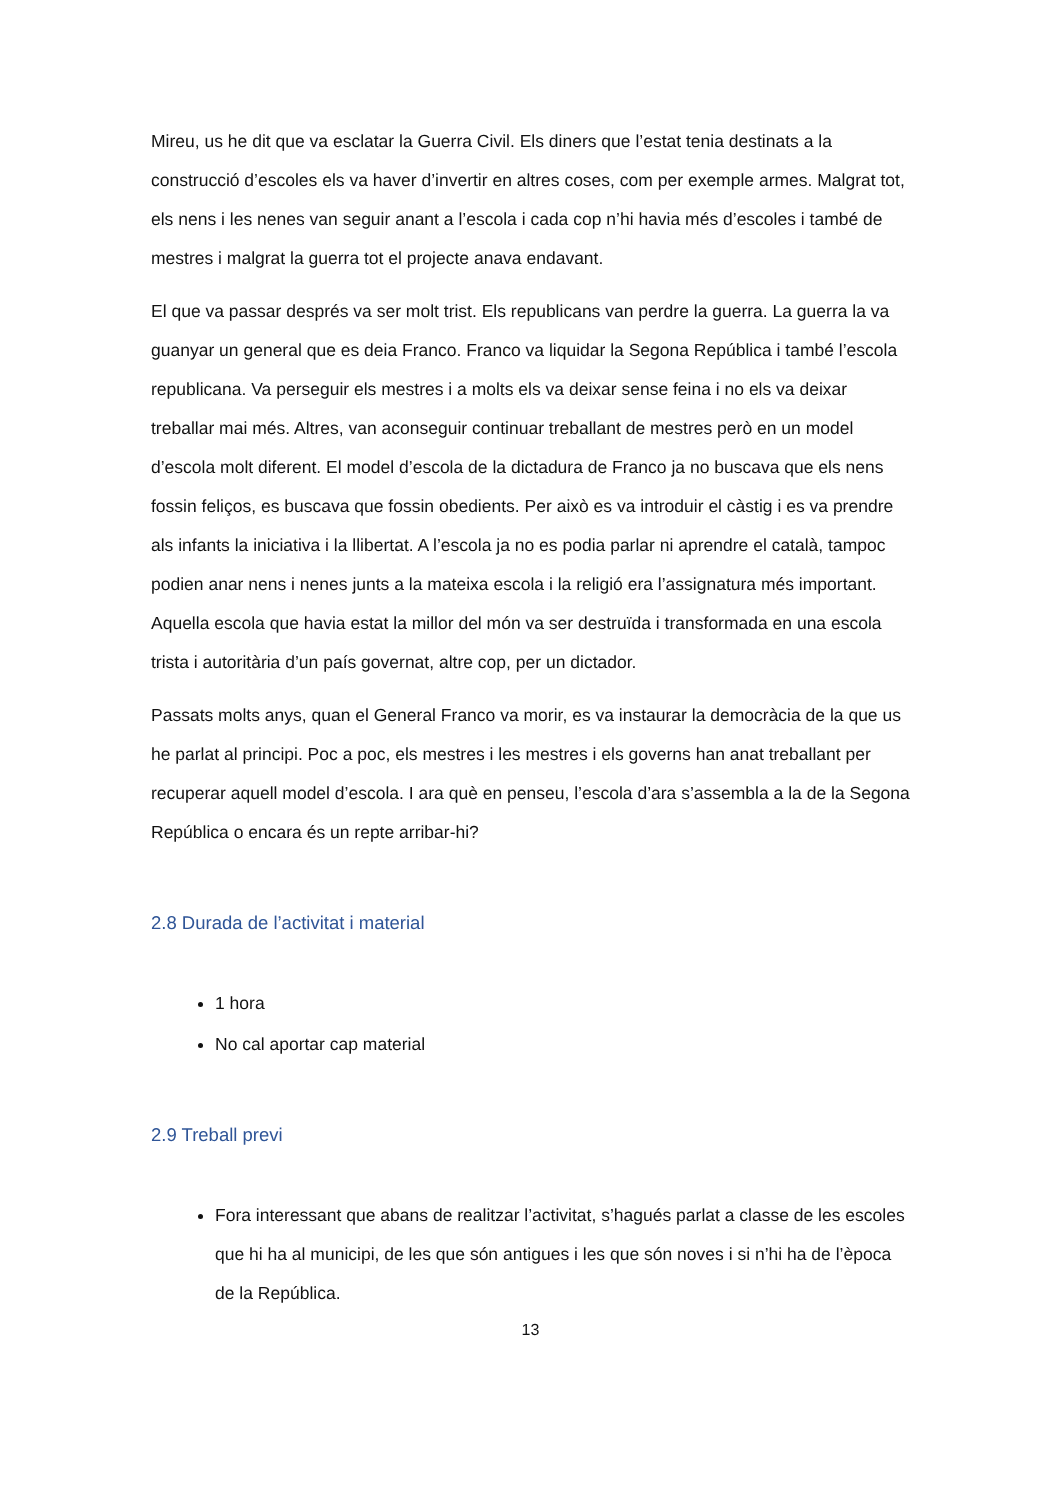Mireu, us he dit que va esclatar la Guerra Civil. Els diners que l’estat tenia destinats a la construcció d’escoles els va haver d’invertir en altres coses, com per exemple armes. Malgrat tot, els nens i les nenes van seguir anant a l’escola i cada cop n’hi havia més d’escoles i també de mestres i malgrat la guerra tot el projecte anava endavant.
El que va passar després va ser molt trist. Els republicans van perdre la guerra. La guerra la va guanyar un general que es deia Franco. Franco va liquidar la Segona República i també l’escola republicana. Va perseguir els mestres i a molts els va deixar sense feina i no els va deixar treballar mai més. Altres, van aconseguir continuar treballant de mestres però en un model d’escola molt diferent. El model d’escola de la dictadura de Franco ja no buscava que els nens fossin feliços, es buscava que fossin obedients. Per això es va introduir el càstig i es va prendre als infants la iniciativa i la llibertat. A l’escola ja no es podia parlar ni aprendre el català, tampoc podien anar nens i nenes junts a la mateixa escola i la religió era l’assignatura més important. Aquella escola que havia estat la millor del món va ser destruïda i transformada en una escola trista i autoritària d’un país governat, altre cop, per un dictador.
Passats molts anys, quan el General Franco va morir, es va instaurar la democràcia de la que us he parlat al principi. Poc a poc, els mestres i les mestres i els governs han anat treballant per recuperar aquell model d’escola. I ara què en penseu, l’escola d’ara s’assembla a la de la Segona República o encara és un repte arribar-hi?
2.8 Durada de l’activitat i material
1 hora
No cal aportar cap material
2.9 Treball previ
Fora interessant que abans de realitzar l’activitat, s’hagués parlat a classe de les escoles que hi ha al municipi, de les que són antigues i les que són noves i si n’hi ha de l’època de la República.
13